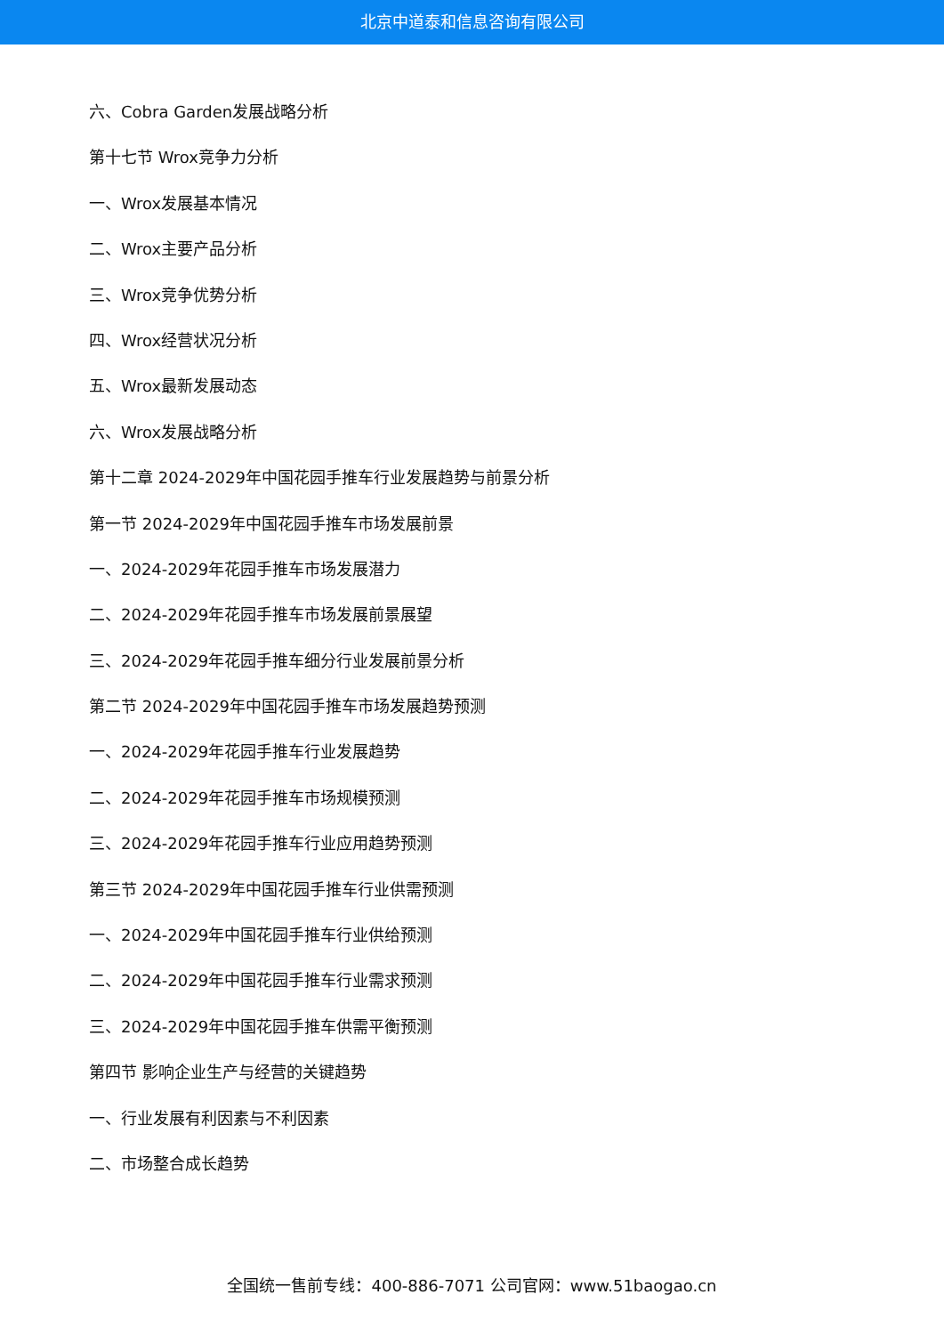北京中道泰和信息咨询有限公司
六、Cobra Garden发展战略分析
第十七节 Wrox竞争力分析
一、Wrox发展基本情况
二、Wrox主要产品分析
三、Wrox竞争优势分析
四、Wrox经营状况分析
五、Wrox最新发展动态
六、Wrox发展战略分析
第十二章 2024-2029年中国花园手推车行业发展趋势与前景分析
第一节 2024-2029年中国花园手推车市场发展前景
一、2024-2029年花园手推车市场发展潜力
二、2024-2029年花园手推车市场发展前景展望
三、2024-2029年花园手推车细分行业发展前景分析
第二节 2024-2029年中国花园手推车市场发展趋势预测
一、2024-2029年花园手推车行业发展趋势
二、2024-2029年花园手推车市场规模预测
三、2024-2029年花园手推车行业应用趋势预测
第三节 2024-2029年中国花园手推车行业供需预测
一、2024-2029年中国花园手推车行业供给预测
二、2024-2029年中国花园手推车行业需求预测
三、2024-2029年中国花园手推车供需平衡预测
第四节 影响企业生产与经营的关键趋势
一、行业发展有利因素与不利因素
二、市场整合成长趋势
全国统一售前专线：400-886-7071 公司官网：www.51baogao.cn